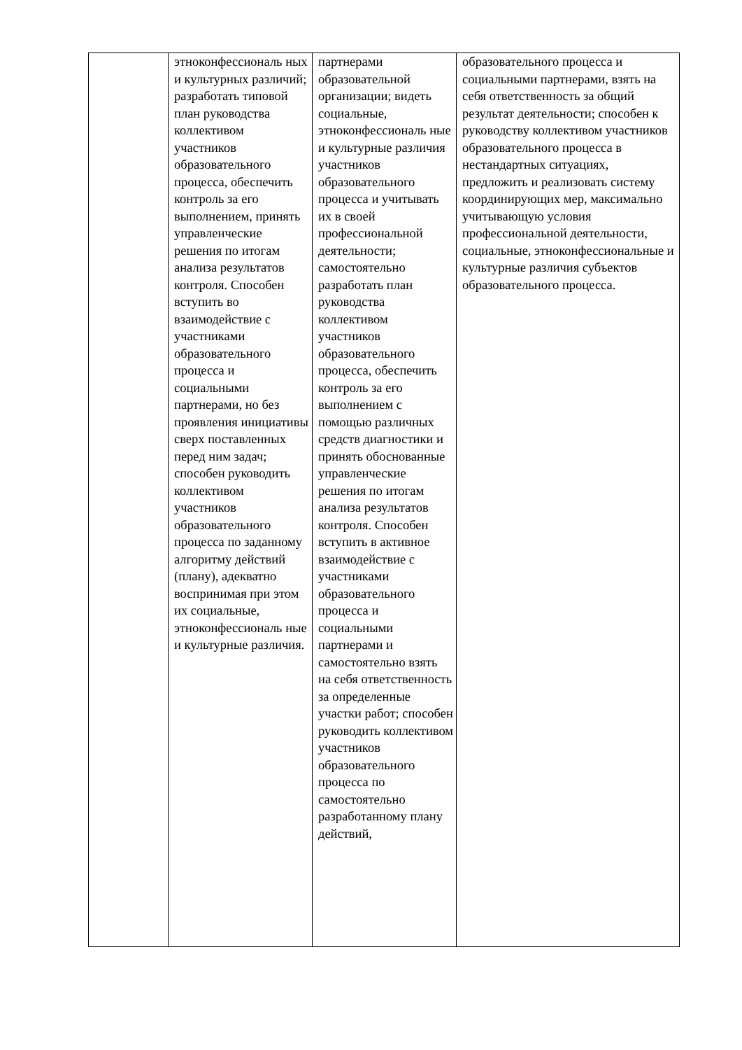| | этноконфессиональ ных и культурных различий; разработать типовой план руководства коллективом участников образовательного процесса, обеспечить контроль за его выполнением, принять управленческие решения по итогам анализа результатов контроля. Способен вступить во взаимодействие с участниками образовательного процесса и социальными партнерами, но без проявления инициативы сверх поставленных перед ним задач; способен руководить коллективом участников образовательного процесса по заданному алгоритму действий (плану), адекватно воспринимая при этом их социальные, этноконфессиональ ные и культурные различия. | партнерами образовательной организации; видеть социальные, этноконфессиональ ные и культурные различия участников образовательного процесса и учитывать их в своей профессиональной деятельности; самостоятельно разработать план руководства коллективом участников образовательного процесса, обеспечить контроль за его выполнением с помощью различных средств диагностики и принять обоснованные управленческие решения по итогам анализа результатов контроля. Способен вступить в активное взаимодействие с участниками образовательного процесса и социальными партнерами и самостоятельно взять на себя ответственность за определенные участки работ; способен руководить коллективом участников образовательного процесса по самостоятельно разработанному плану действий, | образовательного процесса и социальными партнерами, взять на себя ответственность за общий результат деятельности; способен к руководству коллективом участников образовательного процесса в нестандартных ситуациях, предложить и реализовать систему координирующих мер, максимально учитывающую условия профессиональной деятельности, социальные, этноконфессиональные и культурные различия субъектов образовательного процесса. |